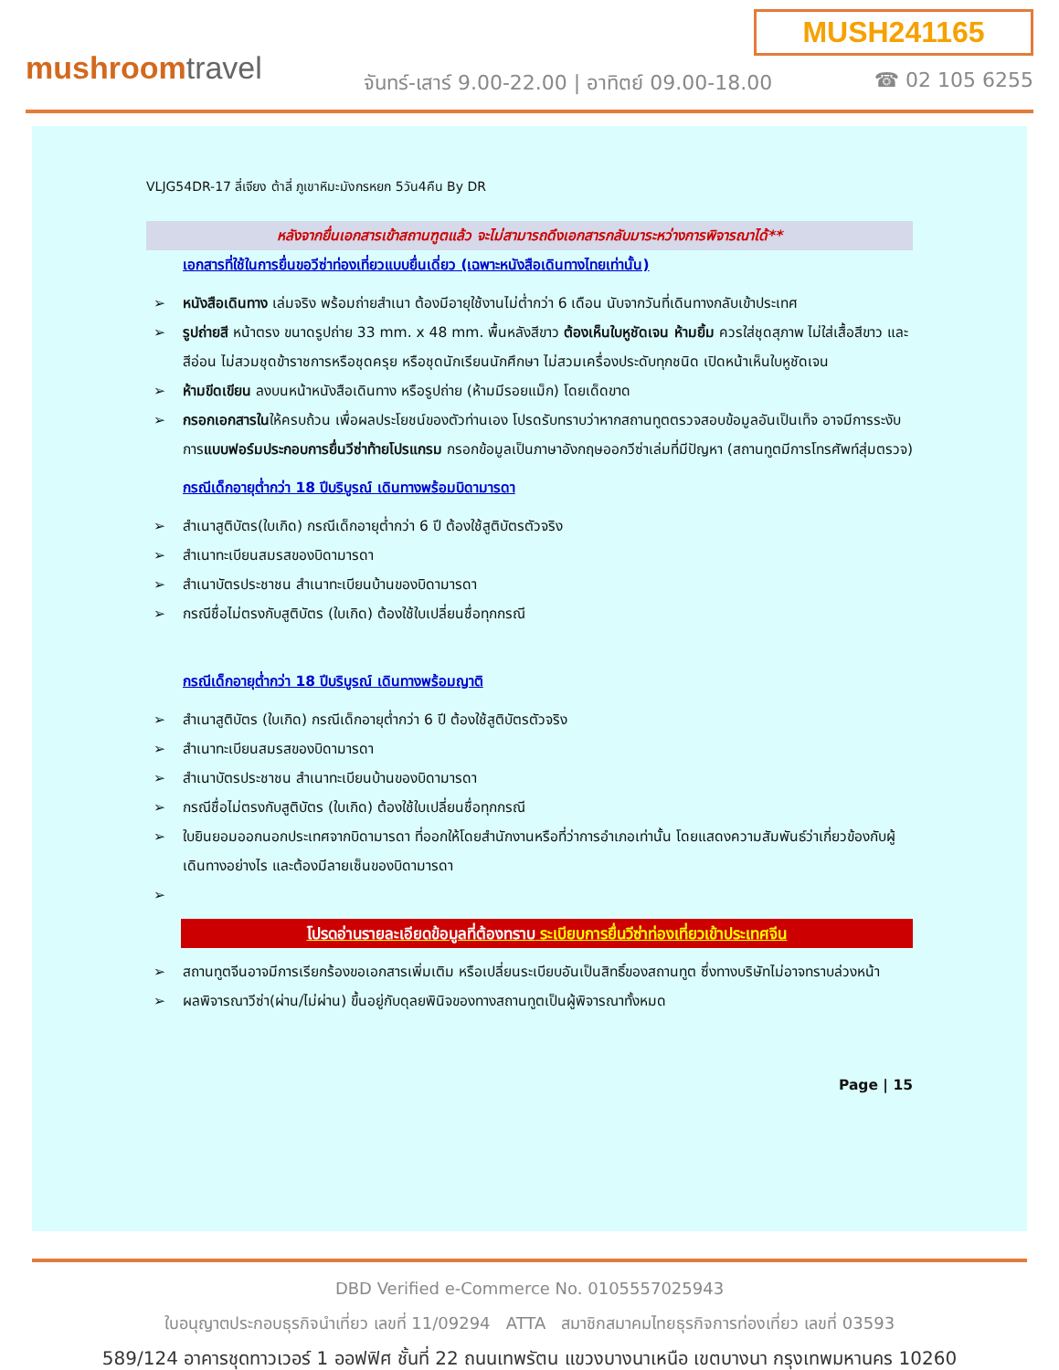MUSH241165
mushroomtravel
จันทร์-เสาร์ 9.00-22.00 | อาทิตย์ 09.00-18.00
☎ 02 105 6255
VLJG54DR-17 ลี่เจียง ต้าลี่ ภูเขาหิมะมังกรหยก 5วัน4คืน By DR
หลังจากยื่นเอกสารเข้าสถานฑูตแล้ว จะไม่สามารถดึงเอกสารกลับมาระหว่างการพิจารณาได้**
เอกสารที่ใช้ในการยื่นขอวีซ่าท่องเที่ยวแบบยื่นเดี่ยว (เฉพาะหนังสือเดินทางไทยเท่านั้น)
➢ หนังสือเดินทาง เล่มจริง พร้อมถ่ายสำเนา ต้องมีอายุใช้งานไม่ต่ำกว่า 6 เดือน นับจากวันที่เดินทางกลับเข้าประเทศ
➢ รูปถ่ายสี หน้าตรง ขนาดรูปถ่าย 33 mm. x 48 mm. พื้นหลังสีขาว ต้องเห็นใบหูชัดเจน ห้ามยิ้ม ควรใส่ชุดสุภาพ ไม่ใส่เสื้อสีขาว และสีอ่อน ไม่สวมชุดข้าราชการหรือชุดครุย หรือชุดนักเรียนนักศึกษา ไม่สวมเครื่องประดับทุกชนิด เปิดหน้าเห็นใบหูชัดเจน
➢ ห้ามขีดเขียน ลงบนหน้าหนังสือเดินทาง หรือรูปถ่าย (ห้ามมีรอยแม็ก) โดยเด็ดขาด
➢ กรอกเอกสารในให้ครบถ้วน เพื่อผลประโยชน์ของตัวท่านเอง โปรดรับทราบว่าหากสถานทูตตรวจสอบข้อมูลอันเป็นเท็จ อาจมีการระงับการแบบฟอร์มประกอบการยื่นวีซ่าท้ายโปรแกรม กรอกข้อมูลเป็นภาษาอังกฤษออกวีซ่าเล่มที่มีปัญหา (สถานทูตมีการโทรศัพท์สุ่มตรวจ)
กรณีเด็กอายุต่ำกว่า 18 ปีบริบูรณ์ เดินทางพร้อมบิดามารดา
➢ สำเนาสูติบัตร(ใบเกิด) กรณีเด็กอายุต่ำกว่า 6 ปี ต้องใช้สูติบัตรตัวจริง
➢ สำเนาทะเบียนสมรสของบิดามารดา
➢ สำเนาบัตรประชาชน สำเนาทะเบียนบ้านของบิดามารดา
➢ กรณีชื่อไม่ตรงกับสูติบัตร (ใบเกิด) ต้องใช้ใบเปลี่ยนชื่อทุกกรณี
กรณีเด็กอายุต่ำกว่า 18 ปีบริบูรณ์ เดินทางพร้อมญาติ
➢ สำเนาสูติบัตร (ใบเกิด) กรณีเด็กอายุต่ำกว่า 6 ปี ต้องใช้สูติบัตรตัวจริง
➢ สำเนาทะเบียนสมรสของบิดามารดา
➢ สำเนาบัตรประชาชน สำเนาทะเบียนบ้านของบิดามารดา
➢ กรณีชื่อไม่ตรงกับสูติบัตร (ใบเกิด) ต้องใช้ใบเปลี่ยนชื่อทุกกรณี
➢ ใบยินยอมออกนอกประเทศจากบิดามารดา ที่ออกให้โดยสำนักงานหรือที่ว่าการอำเภอเท่านั้น โดยแสดงความสัมพันธ์ว่าเกี่ยวข้องกับผู้เดินทางอย่างไร และต้องมีลายเซ็นของบิดามารดา
➢
โปรดอ่านรายละเอียดข้อมูลที่ต้องทราบ ระเบียบการยื่นวีซ่าท่องเที่ยวเข้าประเทศจีน
➢ สถานทูตจีนอาจมีการเรียกร้องขอเอกสารเพิ่มเติม หรือเปลี่ยนระเบียบอันเป็นสิทธิ์ของสถานทูต ซึ่งทางบริษัทไม่อาจทราบล่วงหน้า
➢ ผลพิจารณาวีซ่า(ผ่าน/ไม่ผ่าน) ขึ้นอยู่กับดุลยพินิจของทางสถานทูตเป็นผู้พิจารณาทั้งหมด
Page | 15
DBD Verified e-Commerce No. 0105557025943
ใบอนุญาตประกอบธุรกิจนำเที่ยว เลขที่ 11/09294 ATTA สมาชิกสมาคมไทยธุรกิจการท่องเที่ยว เลขที่ 03593
589/124 อาคารชุดทาวเวอร์ 1 ออฟฟิศ ชั้นที่ 22 ถนนเทพรัตน แขวงบางนาเหนือ เขตบางนา กรุงเทพมหานคร 10260